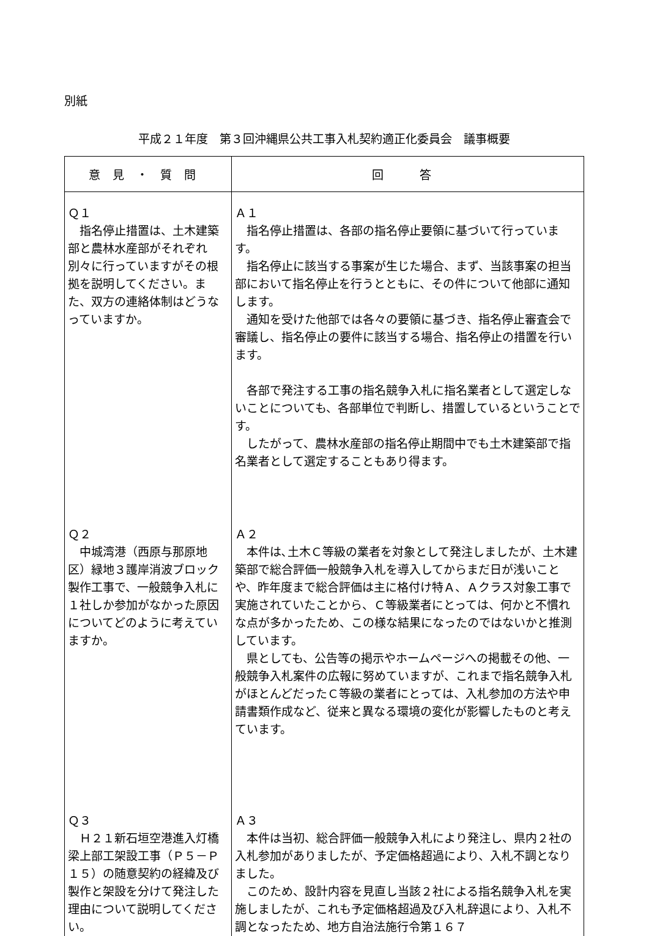別紙
平成２１年度　第３回沖縄県公共工事入札契約適正化委員会　議事概要
| 意見・質問 | 回 答 |
| --- | --- |
| Ｑ１ 指名停止措置は、土木建築部と農林水産部がそれぞれ別々に行っていますがその根拠を説明してください。また、双方の連絡体制はどうなっていますか。 | Ａ１ 指名停止措置は、各部の指名停止要領に基づいて行っています。 指名停止に該当する事案が生じた場合、まず、当該事案の担当部において指名停止を行うとともに、その件について他部に通知します。 通知を受けた他部では各々の要領に基づき、指名停止審査会で審議し、指名停止の要件に該当する場合、指名停止の措置を行います。 各部で発注する工事の指名競争入札に指名業者として選定しないことについても、各部単位で判断し、措置しているということです。 したがって、農林水産部の指名停止期間中でも土木建築部で指名業者として選定することもあり得ます。 |
| Ｑ２ 中城湾港（西原与那原地区）緑地３護岸消波ブロック製作工事で、一般競争入札に１社しか参加がなかった原因についてどのように考えていますか。 | Ａ２ 本件は､土木Ｃ等級の業者を対象として発注しましたが、土木建築部で総合評価一般競争入札を導入してからまだ日が浅いことや、昨年度まで総合評価は主に格付け特Ａ、Ａクラス対象工事で実施されていたことから、Ｃ等級業者にとっては、何かと不慣れな点が多かったため、この様な結果になったのではないかと推測しています。 県としても、公告等の掲示やホームページへの掲載その他、一般競争入札案件の広報に努めていますが、これまで指名競争入札がほとんどだったＣ等級の業者にとっては、入札参加の方法や申請書類作成など、従来と異なる環境の変化が影響したものと考えています。 |
| Ｑ３ Ｈ２１新石垣空港進入灯橋梁上部工架設工事（Ｐ５－Ｐ１５）の随意契約の経緯及び製作と架設を分けて発注した理由について説明してください。 | Ａ３ 本件は当初、総合評価一般競争入札により発注し、県内２社の入札参加がありましたが、予定価格超過により、入札不調となりました。 このため、設計内容を見直し当該２社による指名競争入札を実施しましたが、これも予定価格超過及び入札辞退により、入札不調となったため、地方自治法施行令第１６７ |